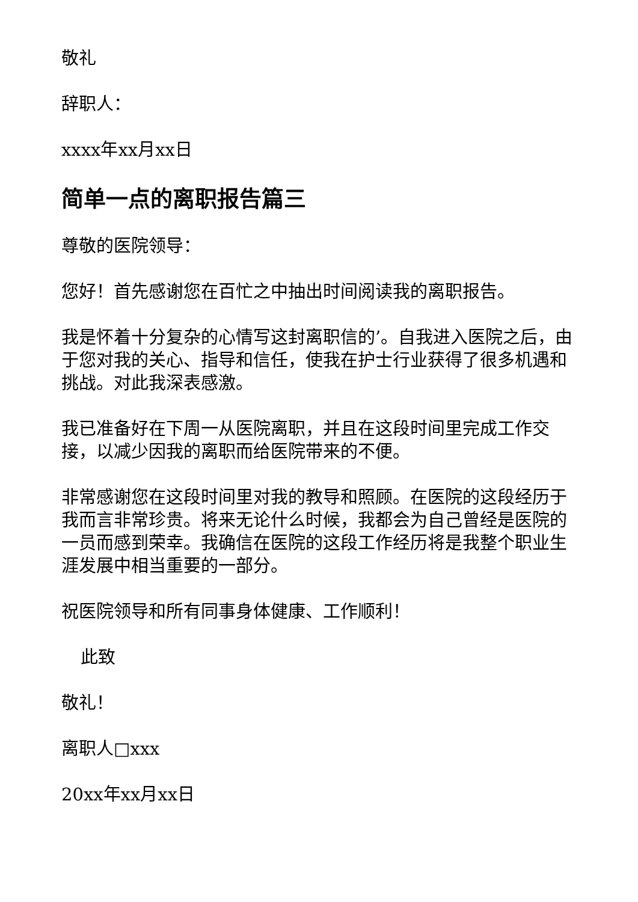敬礼
辞职人：
xxxx年xx月xx日
简单一点的离职报告篇三
尊敬的医院领导：
您好！首先感谢您在百忙之中抽出时间阅读我的离职报告。
我是怀着十分复杂的心情写这封离职信的’。自我进入医院之后，由于您对我的关心、指导和信任，使我在护士行业获得了很多机遇和挑战。对此我深表感激。
我已准备好在下周一从医院离职，并且在这段时间里完成工作交接，以减少因我的离职而给医院带来的不便。
非常感谢您在这段时间里对我的教导和照顾。在医院的这段经历于我而言非常珍贵。将来无论什么时候，我都会为自己曾经是医院的一员而感到荣幸。我确信在医院的这段工作经历将是我整个职业生涯发展中相当重要的一部分。
祝医院领导和所有同事身体健康、工作顺利！
此致
敬礼！
离职人□xxx
20xx年xx月xx日